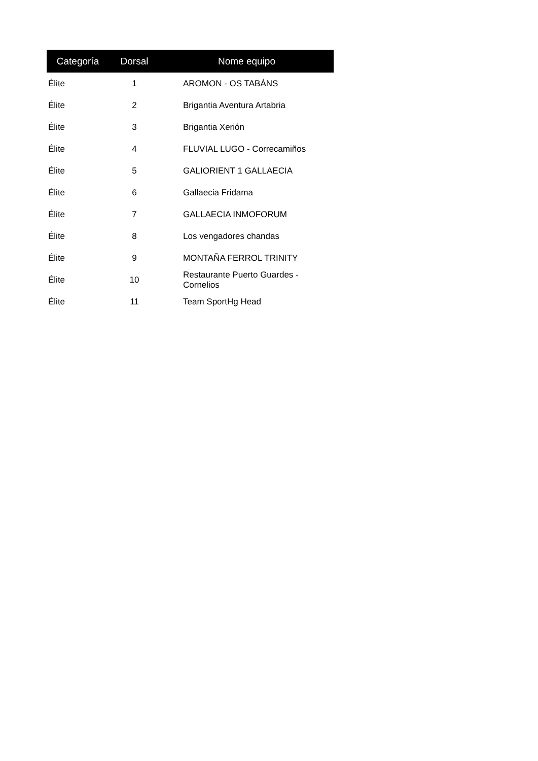| Categoría | Dorsal | Nome equipo |
| --- | --- | --- |
| Élite | 1 | AROMON - OS TABÁNS |
| Élite | 2 | Brigantia Aventura Artabria |
| Élite | 3 | Brigantia Xerión |
| Élite | 4 | FLUVIAL LUGO - Correcamiños |
| Élite | 5 | GALIORIENT 1 GALLAECIA |
| Élite | 6 | Gallaecia Fridama |
| Élite | 7 | GALLAECIA INMOFORUM |
| Élite | 8 | Los vengadores chandas |
| Élite | 9 | MONTAÑA FERROL TRINITY |
| Élite | 10 | Restaurante Puerto Guardes - Cornelios |
| Élite | 11 | Team SportHg Head |